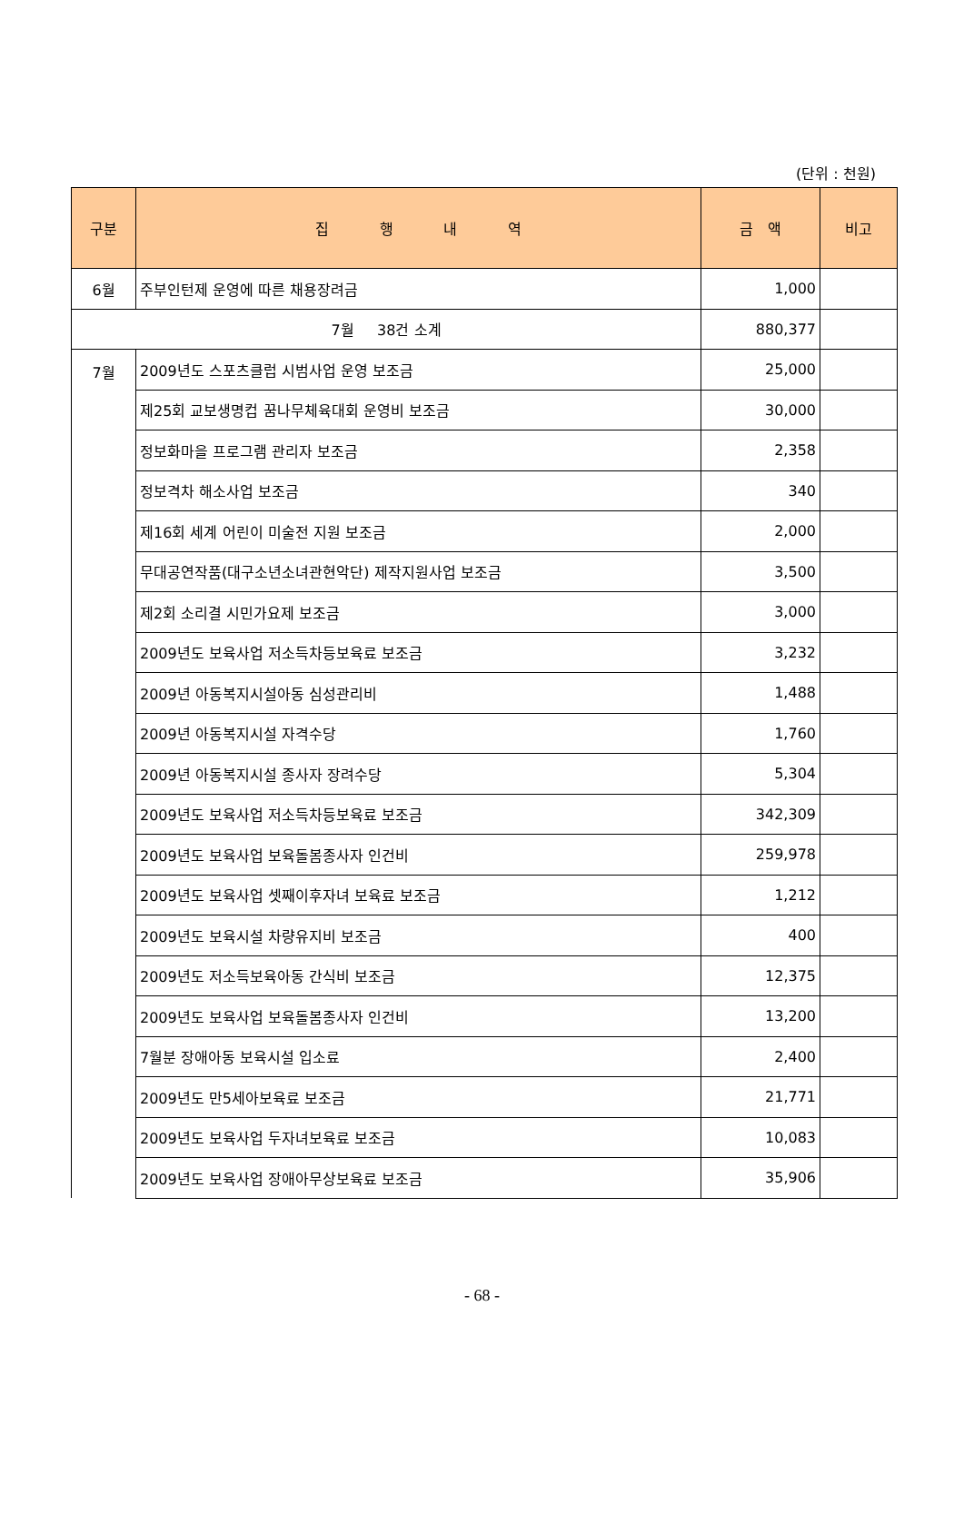(단위 : 천원)
| 구분 | 집 행 내 역 | 금 액 | 비고 |
| --- | --- | --- | --- |
| 6월 | 주부인턴제 운영에 따른 채용장려금 | 1,000 | |
| 7월 38건 소계 | | 880,377 | |
| 7월 | 2009년도 스포츠클럽 시범사업 운영 보조금 | 25,000 | |
| | 제25회 교보생명컵 꿈나무체육대회 운영비 보조금 | 30,000 | |
| | 정보화마을 프로그램 관리자 보조금 | 2,358 | |
| | 정보격차 해소사업 보조금 | 340 | |
| | 제16회 세계 어린이 미술전 지원 보조금 | 2,000 | |
| | 무대공연작품(대구소년소녀관현악단) 제작지원사업 보조금 | 3,500 | |
| | 제2회 소리결 시민가요제 보조금 | 3,000 | |
| | 2009년도 보육사업 저소득차등보육료 보조금 | 3,232 | |
| | 2009년 아동복지시설아동 심성관리비 | 1,488 | |
| | 2009년 아동복지시설 자격수당 | 1,760 | |
| | 2009년 아동복지시설 종사자 장려수당 | 5,304 | |
| | 2009년도 보육사업 저소득차등보육료 보조금 | 342,309 | |
| | 2009년도 보육사업 보육돌봄종사자 인건비 | 259,978 | |
| | 2009년도 보육사업 셋째이후자녀 보육료 보조금 | 1,212 | |
| | 2009년도 보육시설 차량유지비 보조금 | 400 | |
| | 2009년도 저소득보육아동 간식비 보조금 | 12,375 | |
| | 2009년도 보육사업 보육돌봄종사자 인건비 | 13,200 | |
| | 7월분 장애아동 보육시설 입소료 | 2,400 | |
| | 2009년도 만5세아보육료 보조금 | 21,771 | |
| | 2009년도 보육사업 두자녀보육료 보조금 | 10,083 | |
| | 2009년도 보육사업 장애아무상보육료 보조금 | 35,906 | |
- 68 -